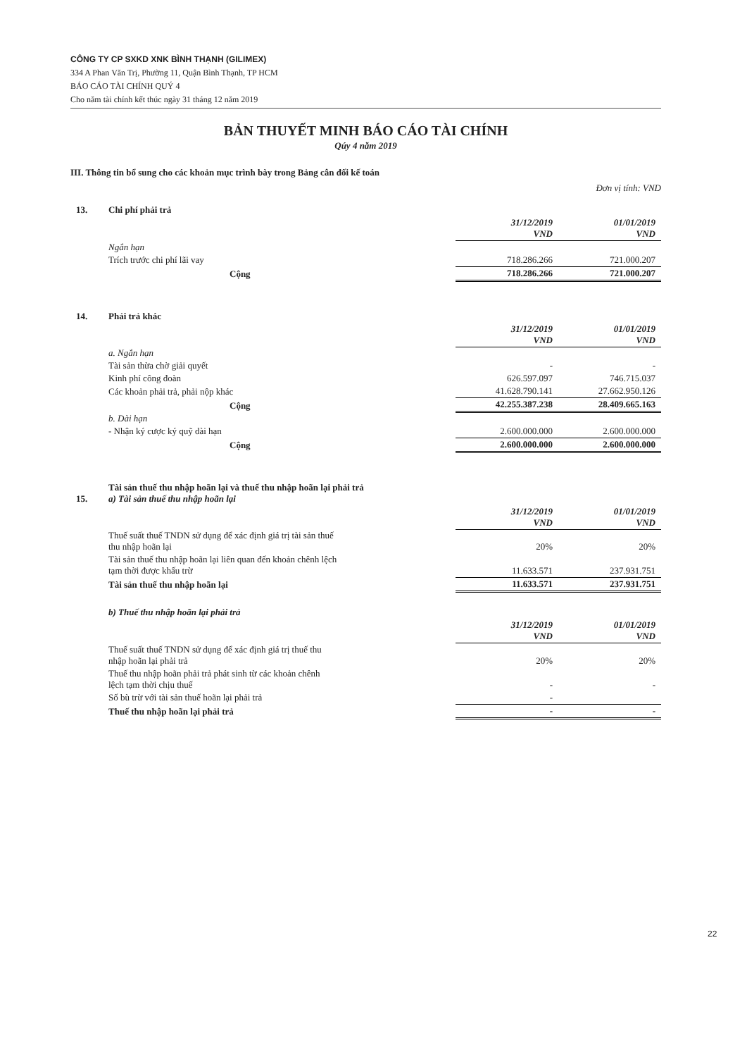CÔNG TY CP SXKD XNK BÌNH THẠNH (GILIMEX)
334 A Phan Văn Trị, Phường 11, Quận Bình Thạnh, TP HCM
BÁO CÁO TÀI CHÍNH QUÝ 4
Cho năm tài chính kết thúc ngày 31 tháng 12 năm 2019
BẢN THUYẾT MINH BÁO CÁO TÀI CHÍNH
Qúy 4 năm 2019
III. Thông tin bổ sung cho các khoản mục trình bày trong Bảng cân đối kế toán
Đơn vị tính: VND
| 13. | Chi phí phải trả | | |
| | | 31/12/2019 VND | 01/01/2019 VND |
| | Ngắn hạn | | |
| | Trích trước chi phí lãi vay | 718.286.266 | 721.000.207 |
| | Cộng | 718.286.266 | 721.000.207 |
| 14. | Phải trả khác | | |
| | | 31/12/2019 VND | 01/01/2019 VND |
| | a. Ngắn hạn | | |
| | Tài sản thừa chờ giải quyết | - | - |
| | Kinh phí công đoàn | 626.597.097 | 746.715.037 |
| | Các khoản phải trả, phải nộp khác | 41.628.790.141 | 27.662.950.126 |
| | Cộng | 42.255.387.238 | 28.409.665.163 |
| | b. Dài hạn | | |
| | - Nhận ký cược ký quỹ dài hạn | 2.600.000.000 | 2.600.000.000 |
| | Cộng | 2.600.000.000 | 2.600.000.000 |
| 15. | Tài sản thuế thu nhập hoãn lại và thuế thu nhập hoãn lại phải trả a) Tài sản thuế thu nhập hoãn lại | | |
| | | 31/12/2019 VND | 01/01/2019 VND |
| | Thuế suất thuế TNDN sử dụng để xác định giá trị tài sản thuế thu nhập hoãn lại | 20% | 20% |
| | Tài sản thuế thu nhập hoãn lại liên quan đến khoản chênh lệch tạm thời được khấu trừ | 11.633.571 | 237.931.751 |
| | Tài sản thuế thu nhập hoãn lại | 11.633.571 | 237.931.751 |
| | b) Thuế thu nhập hoãn lại phải trả | | |
| | | 31/12/2019 VND | 01/01/2019 VND |
| | Thuế suất thuế TNDN sử dụng để xác định giá trị thuế thu nhập hoãn lại phải trả | 20% | 20% |
| | Thuế thu nhập hoãn phải trả phát sinh từ các khoản chênh lệch tạm thời chịu thuế | - | - |
| | Số bù trừ với tài sản thuế hoãn lại phải trả | - | |
| | Thuế thu nhập hoãn lại phải trả | - | - |
22